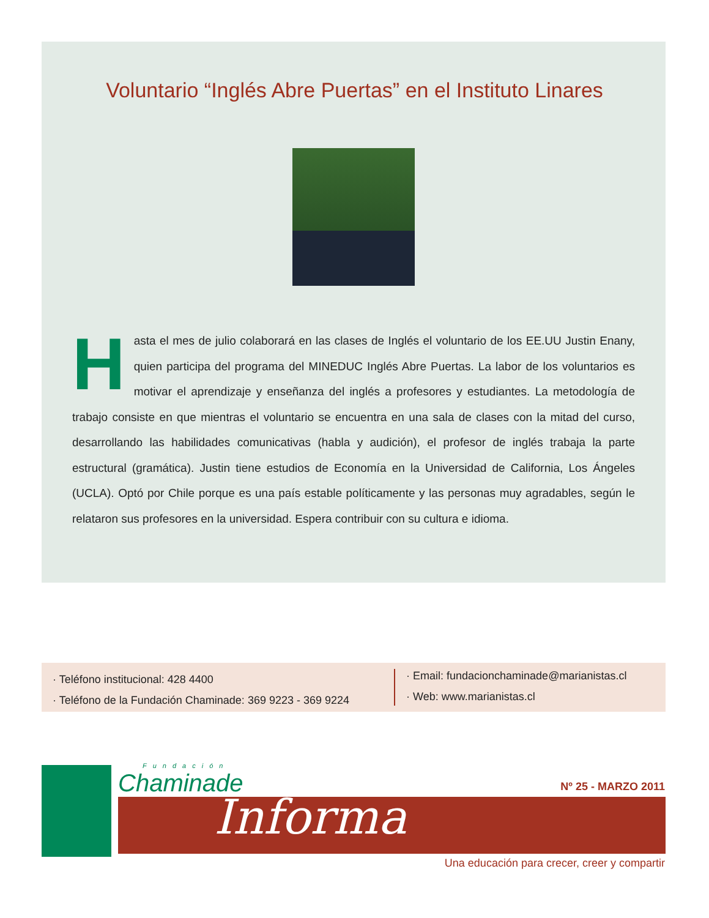Voluntario “Inglés Abre Puertas” en el Instituto Linares
Hasta el mes de julio colaborará en las clases de Inglés el voluntario de los EE.UU Justin Enany, quien participa del programa del MINEDUC Inglés Abre Puertas. La labor de los voluntarios es motivar el aprendizaje y enseñanza del inglés a profesores y estudiantes. La metodología de trabajo consiste en que mientras el voluntario se encuentra en una sala de clases con la mitad del curso, desarrollando las habilidades comunicativas (habla y audición), el profesor de inglés trabaja la parte estructural (gramática). Justin tiene estudios de Economía en la Universidad de California, Los Ángeles (UCLA). Optó por Chile porque es una país estable políticamente y las personas muy agradables, según le relataron sus profesores en la universidad. Espera contribuir con su cultura e idioma.
· Teléfono institucional: 428 4400
· Teléfono de la Fundación Chaminade: 369 9223 - 369 9224
· Email: fundacionchaminade@marianistas.cl
· Web: www.marianistas.cl
Fundación
Chaminade
Informa
Nº 25 - MARZO 2011
Una educación para crecer, creer y compartir